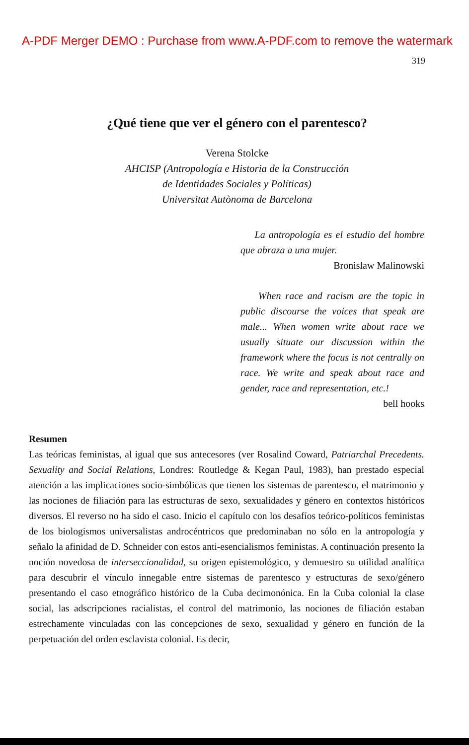A-PDF Merger DEMO : Purchase from www.A-PDF.com to remove the watermark
319
¿Qué tiene que ver el género con el parentesco?
Verena Stolcke
AHCISP (Antropología e Historia de la Construcción
de Identidades Sociales y Políticas)
Universitat Autònoma de Barcelona
La antropología es el estudio del hombre que abraza a una mujer.
Bronislaw Malinowski
When race and racism are the topic in public discourse the voices that speak are male... When women write about race we usually situate our discussion within the framework where the focus is not centrally on race. We write and speak about race and gender, race and representation, etc.!
bell hooks
Resumen
Las teóricas feministas, al igual que sus antecesores (ver Rosalind Coward, Patriarchal Precedents. Sexuality and Social Relations, Londres: Routledge & Kegan Paul, 1983), han prestado especial atención a las implicaciones socio-simbólicas que tienen los sistemas de parentesco, el matrimonio y las nociones de filiación para las estructuras de sexo, sexualidades y género en contextos históricos diversos. El reverso no ha sido el caso. Inicio el capítulo con los desafíos teórico-políticos feministas de los biologismos universalistas androcéntricos que predominaban no sólo en la antropología y señalo la afinidad de D. Schneider con estos anti-esencialismos feministas. A continuación presento la noción novedosa de interseccionalidad, su origen epistemológico, y demuestro su utilidad analítica para descubrir el vínculo innegable entre sistemas de parentesco y estructuras de sexo/género presentando el caso etnográfico histórico de la Cuba decimonónica. En la Cuba colonial la clase social, las adscripciones racialistas, el control del matrimonio, las nociones de filiación estaban estrechamente vinculadas con las concepciones de sexo, sexualidad y género en función de la perpetuación del orden esclavista colonial. Es decir,